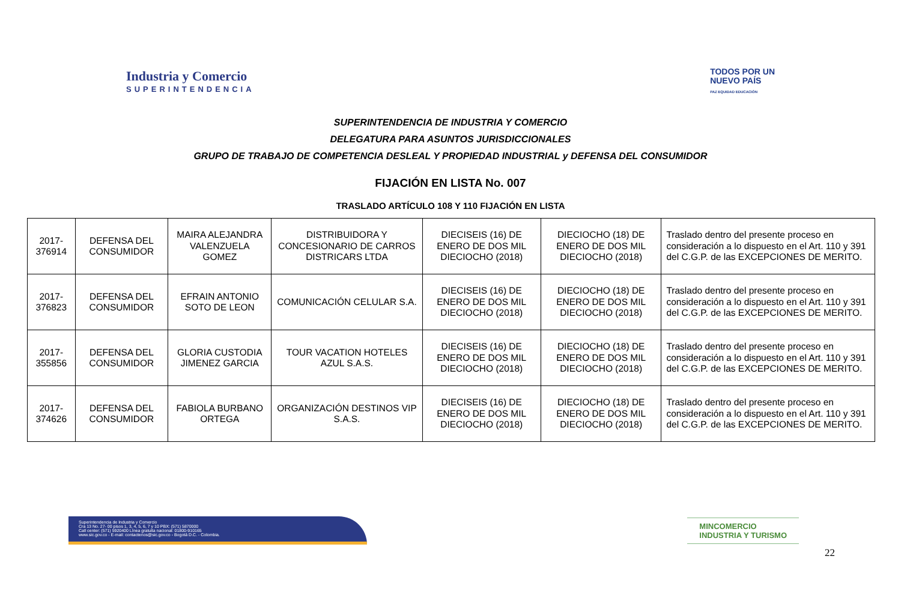Industria y Comercio
SUPERINTENDENCIA
TODOS POR UN
NUEVO PAÍS
PAZ EQUIDAD EDUCACIÓN
SUPERINTENDENCIA DE INDUSTRIA Y COMERCIO
DELEGATURA PARA ASUNTOS JURISDICCIONALES
GRUPO DE TRABAJO DE COMPETENCIA DESLEAL Y PROPIEDAD INDUSTRIAL y DEFENSA DEL CONSUMIDOR
FIJACIÓN EN LISTA No. 007
TRASLADO ARTÍCULO 108 Y 110 FIJACIÓN EN LISTA
| 2017-376914 | DEFENSA DEL CONSUMIDOR | MAIRA ALEJANDRA VALENZUELA GOMEZ | DISTRIBUIDORA Y CONCESIONARIO DE CARROS DISTRICARS LTDA | DIECISEIS (16) DE ENERO DE DOS MIL DIECIOCHO (2018) | DIECIOCHO (18) DE ENERO DE DOS MIL DIECIOCHO (2018) | Traslado dentro del presente proceso en consideración a lo dispuesto en el Art. 110 y 391 del C.G.P. de las EXCEPCIONES DE MERITO. |
| 2017-376823 | DEFENSA DEL CONSUMIDOR | EFRAIN ANTONIO SOTO DE LEON | COMUNICACIÓN CELULAR S.A. | DIECISEIS (16) DE ENERO DE DOS MIL DIECIOCHO (2018) | DIECIOCHO (18) DE ENERO DE DOS MIL DIECIOCHO (2018) | Traslado dentro del presente proceso en consideración a lo dispuesto en el Art. 110 y 391 del C.G.P. de las EXCEPCIONES DE MERITO. |
| 2017-355856 | DEFENSA DEL CONSUMIDOR | GLORIA CUSTODIA JIMENEZ GARCIA | TOUR VACATION HOTELES AZUL S.A.S. | DIECISEIS (16) DE ENERO DE DOS MIL DIECIOCHO (2018) | DIECIOCHO (18) DE ENERO DE DOS MIL DIECIOCHO (2018) | Traslado dentro del presente proceso en consideración a lo dispuesto en el Art. 110 y 391 del C.G.P. de las EXCEPCIONES DE MERITO. |
| 2017-374626 | DEFENSA DEL CONSUMIDOR | FABIOLA BURBANO ORTEGA | ORGANIZACIÓN DESTINOS VIP S.A.S. | DIECISEIS (16) DE ENERO DE DOS MIL DIECIOCHO (2018) | DIECIOCHO (18) DE ENERO DE DOS MIL DIECIOCHO (2018) | Traslado dentro del presente proceso en consideración a lo dispuesto en el Art. 110 y 391 del C.G.P. de las EXCEPCIONES DE MERITO. |
Superintendencia de Industria y Comercio
Cra 13 No. 27- 00 pisos 1, 3, 4, 5, 6, 7 y 10 PBX: (571) 5870000
Call center: (571) 5920400 Línea gratuita nacional: 01800-910165
www.sic.gov.co - E-mail: contactenos@sic.gov.co - Bogotá D.C. - Colombia.
MINCOMERCIO
INDUSTRIA Y TURISMO
22